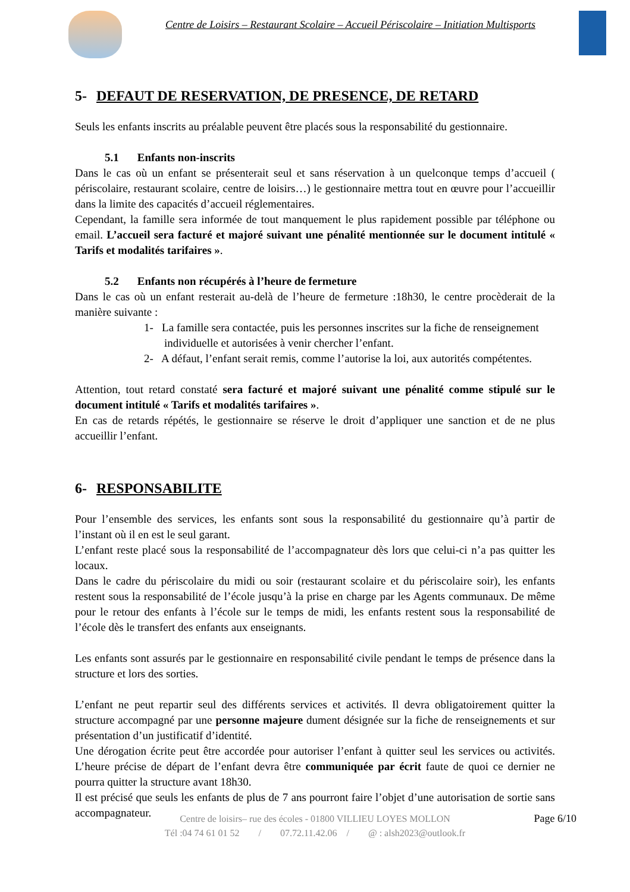Centre de Loisirs – Restaurant Scolaire – Accueil Périscolaire – Initiation Multisports
5- DEFAUT DE RESERVATION, DE PRESENCE, DE RETARD
Seuls les enfants inscrits au préalable peuvent être placés sous la responsabilité du gestionnaire.
5.1 Enfants non-inscrits
Dans le cas où un enfant se présenterait seul et sans réservation à un quelconque temps d’accueil ( périscolaire, restaurant scolaire, centre de loisirs…) le gestionnaire mettra tout en œuvre pour l’accueillir dans la limite des capacités d’accueil réglementaires.
Cependant, la famille sera informée de tout manquement le plus rapidement possible par téléphone ou email. L’accueil sera facturé et majoré suivant une pénalité mentionnée sur le document intitulé « Tarifs et modalités tarifaires ».
5.2 Enfants non récupérés à l’heure de fermeture
Dans le cas où un enfant resterait au-delà de l’heure de fermeture :18h30, le centre procèderait de la manière suivante :
1- La famille sera contactée, puis les personnes inscrites sur la fiche de renseignement individuelle et autorisées à venir chercher l’enfant.
2- A défaut, l’enfant serait remis, comme l’autorise la loi, aux autorités compétentes.
Attention, tout retard constaté sera facturé et majoré suivant une pénalité comme stipulé sur le document intitulé « Tarifs et modalités tarifaires ».
En cas de retards répétés, le gestionnaire se réserve le droit d’appliquer une sanction et de ne plus accueillir l’enfant.
6- RESPONSABILITE
Pour l’ensemble des services, les enfants sont sous la responsabilité du gestionnaire qu’à partir de l’instant où il en est le seul garant.
L’enfant reste placé sous la responsabilité de l’accompagnateur dès lors que celui-ci n’a pas quitter les locaux.
Dans le cadre du périscolaire du midi ou soir (restaurant scolaire et du périscolaire soir), les enfants restent sous la responsabilité de l’école jusqu’à la prise en charge par les Agents communaux. De même pour le retour des enfants à l’école sur le temps de midi, les enfants restent sous la responsabilité de l’école dès le transfert des enfants aux enseignants.
Les enfants sont assurés par le gestionnaire en responsabilité civile pendant le temps de présence dans la structure et lors des sorties.
L’enfant ne peut repartir seul des différents services et activités. Il devra obligatoirement quitter la structure accompagné par une personne majeure dument désignée sur la fiche de renseignements et sur présentation d’un justificatif d’identité.
Une dérogation écrite peut être accordée pour autoriser l’enfant à quitter seul les services ou activités. L’heure précise de départ de l’enfant devra être communiquée par écrit faute de quoi ce dernier ne pourra quitter la structure avant 18h30.
Il est précisé que seuls les enfants de plus de 7 ans pourront faire l’objet d’une autorisation de sortie sans accompagnateur.
Centre de loisirs– rue des écoles - 01800 VILLIEU LOYES MOLLON
Tél :04 74 61 01 52 / 07.72.11.42.06 / @ : alsh2023@outlook.fr
Page 6/10